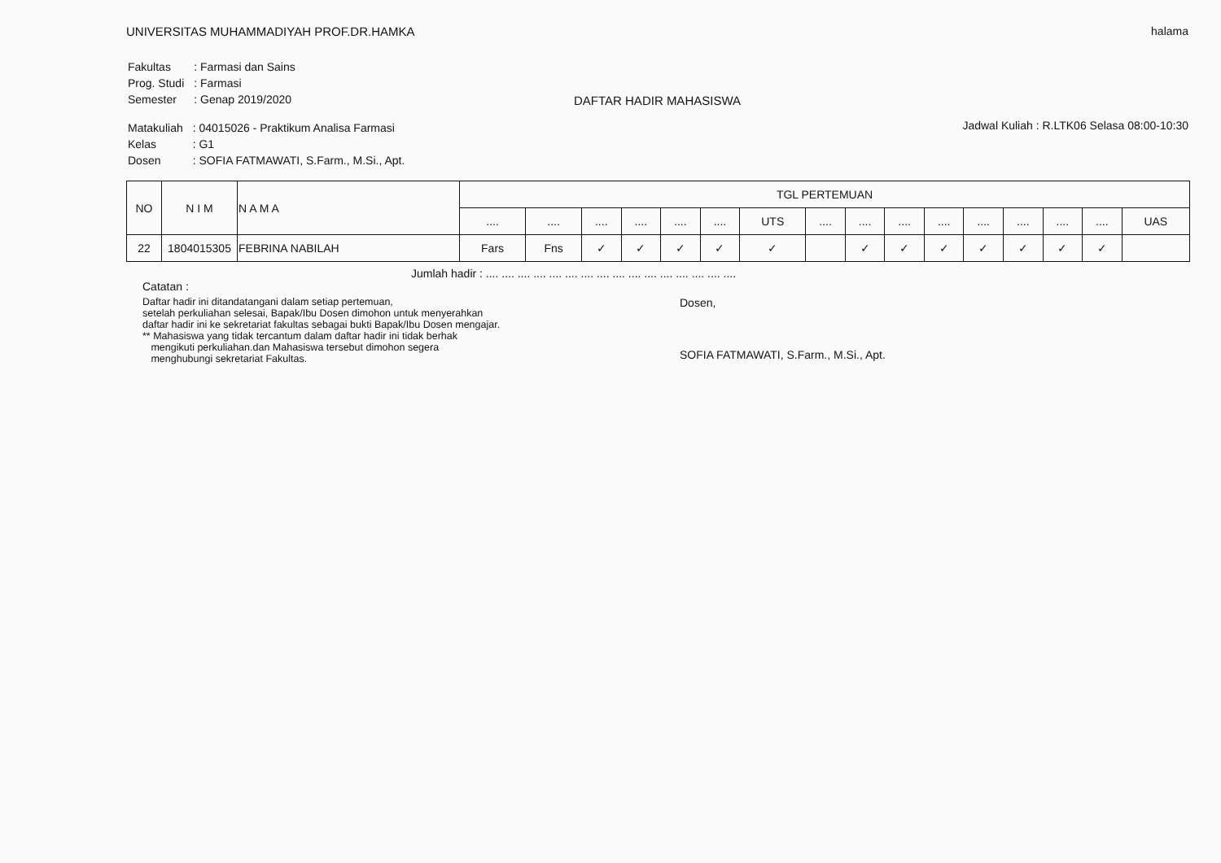UNIVERSITAS MUHAMMADIYAH PROF.DR.HAMKA
halama
| Fakultas | : Farmasi dan Sains |
| Prog. Studi | : Farmasi |
| Semester | : Genap 2019/2020 |
DAFTAR HADIR MAHASISWA
| Matakuliah | : 04015026 - Praktikum Analisa Farmasi |
| Kelas | : G1 |
| Dosen | : SOFIA FATMAWATI, S.Farm., M.Si., Apt. |
Jadwal Kuliah : R.LTK06 Selasa 08:00-10:30
| NO | N I M | N A M A | TGL PERTEMUAN | | | | | | | | | | | | | | | |
| --- | --- | --- | --- | --- | --- | --- | --- | --- | --- | --- | --- | --- | --- | --- | --- | --- | --- | --- |
| | | | .... | .... | .... | .... | .... | .... | UTS | .... | .... | .... | .... | .... | .... | .... | .... | UAS |
| 22 | 1804015305 | FEBRINA NABILAH | Fars | Fns | ✓ | ✓ | ✓ | ✓ | ✓ | | ✓ | ✓ | ✓ | ✓ | ✓ | ✓ | ✓ | |
Jumlah hadir : .... .... .... .... .... .... .... .... .... .... .... .... .... .... .... ....
Catatan :
Daftar hadir ini ditandatangani dalam setiap pertemuan,
setelah perkuliahan selesai, Bapak/Ibu Dosen dimohon untuk menyerahkan
daftar hadir ini ke sekretariat fakultas sebagai bukti Bapak/Ibu Dosen mengajar.
** Mahasiswa yang tidak tercantum dalam daftar hadir ini tidak berhak
mengikuti perkuliahan.dan Mahasiswa tersebut dimohon segera
menghubungi sekretariat Fakultas.
Dosen,
SOFIA FATMAWATI, S.Farm., M.Si., Apt.